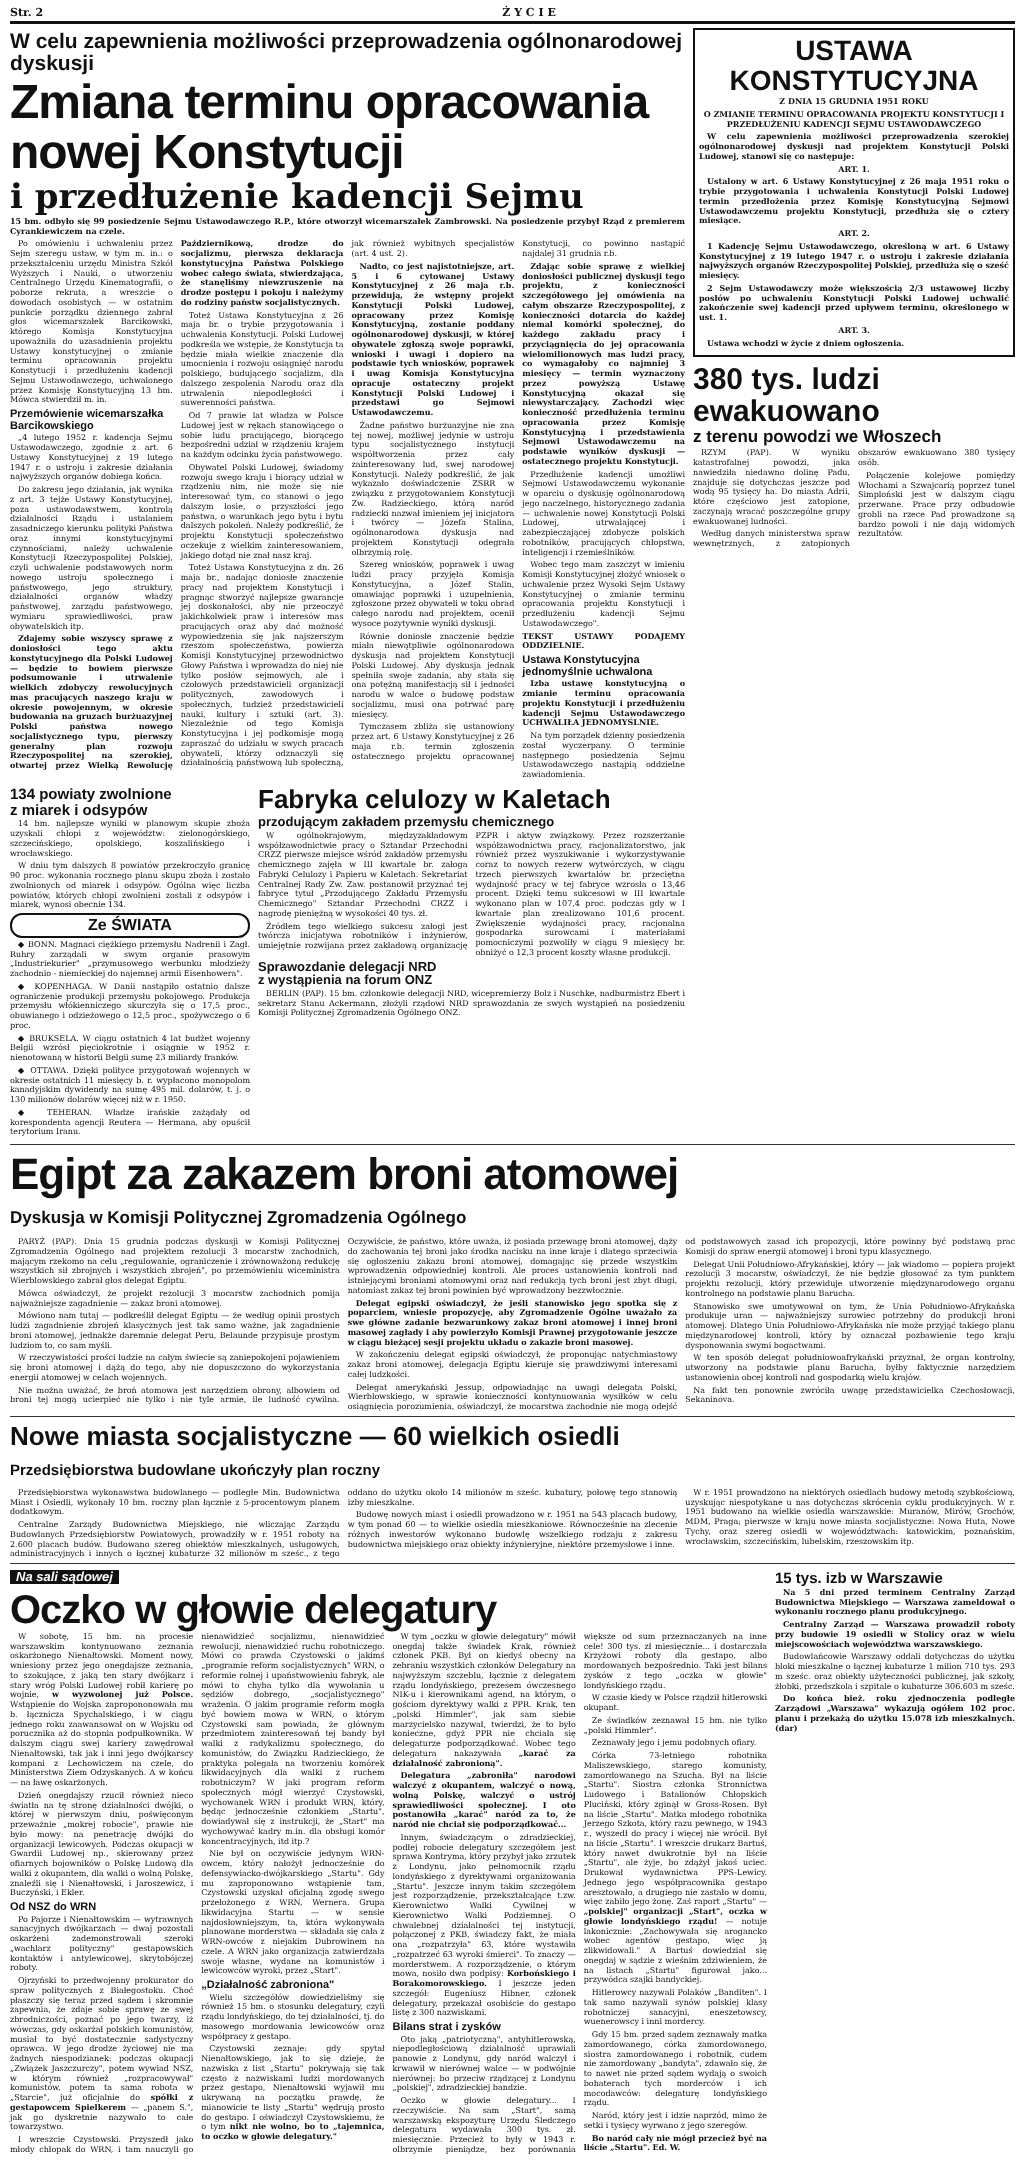Str. 2 Ż Y C I E
W celu zapewnienia możliwości przeprowadzenia ogólnonarodowej dyskusji
Zmiana terminu opracowania nowej Konstytucji
i przedłużenie kadencji Sejmu
15 bm. odbyło się 99 posiedzenie Sejmu Ustawodawczego R.P., które otworzył wicemarszałek Zambrowski. Na posiedzenie przybył Rząd z premierem Cyrankiewiczem na czele.
Po omówieniu i uchwaleniu przez Sejm szeregu ustaw, w tym m. in.: o przekształceniu urzędu Ministra Szkół Wyższych i Nauki, o utworzeniu Centralnego Urzędu Kinematografii, o poborze rekruta, a wreszcie o dowodach osobistych — w ostatnim punkcie porządku dziennego zabrał głos wicemarszałek Barcikowski, którego Komisja Konstytucyjna upoważniła do uzasadnienia projektu Ustawy konstytucyjnej o zmianie terminu opracowania projektu Konstytucji i przedłużeniu kadencji Sejmu Ustawodawczego, uchwalonego przez Komisję Konstytucyjną 13 bm. Mówca stwierdził m. in.
Przemówienie wicemarszałka Barcikowskiego
„4 lutego 1952 r. kadencja Sejmu Ustawodawczego, zgodnie z art. 6 Ustawy Konstytucyjnej z 19 lutego 1947 r. o ustroju i zakresie działania najwyższych organów dobiega końca.
Do zakresu jego działania, jak wynika z art. 3 tejże Ustawy Konstytucyjnej, poza ustawodawstwem, kontrolą działalności Rządu i ustalaniem zasadniczego kierunku polityki Państwa oraz innymi konstytucyjnymi czynnościami, należy uchwalenie Konstytucji Rzeczypospolitej Polskiej, czyli uchwalenie podstawowych norm nowego ustroju społecznego i państwowego, jego struktury, działalności organów władzy państwowej, zarządu państwowego, wymiaru sprawiedliwości, praw obywatelskich itp.
Zdajemy sobie wszyscy sprawę z doniosłości tego aktu konstytucyjnego dla Polski Ludowej — będzie to bowiem pierwsze podsumowanie i utrwalenie wielkich zdobyczy rewolucyjnych mas pracujących naszego kraju w okresie powojennym, w okresie budowania na gruzach burżuazyjnej Polski państwa nowego socjalistycznego typu, pierwszy generalny plan rozwoju Rzeczypospolitej na szerokiej, otwartej przez Wielką Rewolucję Październikową, drodze do socjalizmu, pierwsza deklaracja konstytucyjna Państwa Polskiego wobec całego świata, stwierdzająca, że stanęliśmy niewzruszenie na drodze postępu i pokoju i należymy do rodziny państw socjalistycznych.
Toteż Ustawa Konstytucyjna z 26 maja br. o trybie przygotowania i uchwalenia Konstytucji. Polski Ludowej podkreśla we wstępie, że Konstytucja ta będzie miała wielkie znaczenie dla umocnienia i rozwoju osiągnięć narodu polskiego, budującego socjalizm, dla dalszego zespolenia Narodu oraz dla utrwalenia niepodległości i suwerenności państwa.
Od 7 prawie lat władza w Polsce Ludowej jest w rękach stanowiącego o sobie ludu pracującego, biorącego bezpośredni udział w rządzeniu krajem na każdym odcinku życia państwowego.
Obywatel Polski Ludowej, świadomy rozwoju swego kraju i biorący udział w rządzeniu nim, nie może się nie interesować tym, co stanowi o jego dalszym losie, o przyszłości jego państwa, o warunkach jego bytu i bytu dalszych pokoleń. Należy podkreślić, że projektu Konstytucji społeczeństwo oczekuje z wielkim zainteresowaniem, jakiego dotąd nie znał nasz kraj.
Toteż Ustawa Konstytucyjna z dn. 26 maja br., nadając doniosłe znaczenie pracy nad projektem Konstytucji i pragnąc stworzyć najlepsze gwarancje jej doskonałości, aby nie przeoczyć jakichkolwiek praw i interesów mas pracujących oraz aby dać możność wypowiedzenia się jak najszerszym rzeszom społeczeństwa, powierza Komisji Konstytucyjnej przewodnictwo Głowy Państwa i wprowadza do niej nie tylko posłów sejmowych, ale i czołowych przedstawicieli organizacji politycznych, zawodowych i społecznych, tudzież przedstawicieli nauki, kultury i sztuki (art. 3). Niezależnie od tego Komisja Konstytucyjna i jej podkomisje mogą zapraszać do udziału w swych pracach obywateli, którzy odznaczyli się działalnością państwową lub społeczną, jak również wybitnych specjalistów (art. 4 ust. 2).
Nadto, co jest najistotniejsze, art. 5 i 6 cytowanej Ustawy Konstytucyjnej z 26 maja r.b. przewidują, że wstępny projekt Konstytucji Polski Ludowej, opracowany przez Komisję Konstytucyjną, zostanie poddany ogólnonarodowej dyskusji, w której obywatele zgłoszą swoje poprawki, wnioski i uwagi i dopiero na podstawie tych wniosków, poprawek i uwag Komisja Konstytucyjna opracuje ostateczny projekt Konstytucji Polski Ludowej i przedstawi go Sejmowi Ustawodawczemu.
Żadne państwo burżuazyjne nie zna tej nowej, możliwej jedynie w ustroju typu socjalistycznego instytucji współtworzenia przez cały zainteresowany lud, swej narodowej Konstytucji. Należy podkreślić, że jak wykazało doświadczenie ZSRR w związku z przygotowaniem Konstytucji Zw. Radzieckiego, którą naród radziecki nazwał imieniem jej inicjatora i twórcy — Józefa Stalina, ogólnonarodowa dyskusja nad projektem Konstytucji odegrała olbrzymią rolę.
Szereg wniosków, poprawek i uwag ludzi pracy przyjęła Komisja Konstytucyjna, a Józef Stalin, omawiając poprawki i uzupełnienia, zgłoszone przez obywateli w toku obrad całego narodu nad projektem, ocenił wysoce pozytywnie wyniki dyskusji.
Równie doniosłe znaczenie będzie miała niewątpliwie ogólnonarodowa dyskusja nad projektem Konstytucji Polski Ludowej. Aby dyskusja jednak spełniła swoje zadania, aby stała się ona potężną manifestacją sił i jedności narodu w walce o budowę podstaw socjalizmu, musi ona potrwać parę miesięcy.
Tymczasem zbliża się ustanowiony przez art. 6 Ustawy Konstytucyjnej z 26 maja r.b. termin zgłoszenia ostatecznego projektu opracowanej Konstytucji, co powinno nastąpić najdalej 31 grudnia r.b.
Zdając sobie sprawę z wielkiej doniosłości publicznej dyskusji tego projektu, z konieczności szczegółowego jej omówienia na całym obszarze Rzeczypospolitej, z konieczności dotarcia do każdej niemal komórki społecznej, do każdego zakładu pracy i przyciągnięcia do jej opracowania wielomilionowych mas ludzi pracy, co wymagałoby co najmniej 3 miesięcy — termin wyznaczony przez powyższą Ustawę Konstytucyjną okazał się niewystarczający. Zachodzi więc konieczność przedłużenia terminu opracowania przez Komisję Konstytucyjną i przedstawienia Sejmowi Ustawodawczemu na podstawie wyników dyskusji — ostatecznego projektu Konstytucji.
Przedłużenie kadencji umożliwi Sejmowi Ustawodawczemu wykonanie w oparciu o dyskusję ogólnonarodową jego naczelnego, historycznego zadania — uchwalenie nowej Konstytucji Polski Ludowej, utrwalającej i zabezpieczającej zdobycze polskich robotników, pracujących chłopstwa, inteligencji i rzemieślników.
Wobec tego mam zaszczyt w imieniu Komisji Konstytucyjnej złożyć wniosek o uchwalenie przez Wysoki Sejm Ustawy Konstytucyjnej o zmianie terminu opracowania projektu Konstytucji i przedłużeniu kadencji Sejmu Ustawodawczego".
TEKST USTAWY PODAJEMY ODDZIELNIE.
Ustawa Konstytucyjna jednomyślnie uchwalona
Izba ustawę konstytucyjną o zmianie terminu opracowania projektu Konstytucji i przedłużeniu kadencji Sejmu Ustawodawczego UCHWALIŁA JEDNOMYŚLNIE.
Na tym porządek dzienny posiedzenia został wyczerpany. O terminie następnego posiedzenia Sejmu Ustawodawczego nastąpią oddzielne zawiadomienia.
134 powiaty zwolnione
z miarek i odsypów
14 bm. najlepsze wyniki w planowym skupie zboża uzyskali chłopi z województw: zielonogórskiego, szczecińskiego, opolskiego, koszalińskiego i wrocławskiego.
W dniu tym dalszych 8 powiatów przekroczyło granicę 90 proc. wykonania rocznego planu skupu zboża i zostało zwolnionych od miarek i odsypów. Ogólna więc liczba powiatów, których chłopi zwolnieni zostali z odsypów i miarek, wynosi obecnie 134.
Ze ŚWIATA
◆ BONN. Magnaci ciężkiego przemysłu Nadrenii i Zagł. Ruhry zarządali w swym organie prasowym „Industriekurier" „przymusowego werbunku młodzieży zachodnio - niemieckiej do najemnej armii Eisenhowera".
◆ KOPENHAGA. W Danii nastąpiło ostatnio dalsze ograniczenie produkcji przemysłu pokojowego. Produkcja przemysłu włókienniczego skurczyła się o 17,5 proc., obuwianego i odzieżowego o 12,5 proc., spożywczego o 6 proc.
◆ BRUKSELA. W ciągu ostatnich 4 lat budżet wojenny Belgii wzrósł pięciokrotnie i osiągnie w 1952 r. nienotowaną w historii Belgii sumę 23 miliardy franków.
◆ OTTAWA. Dzięki polityce przygotowań wojennych w okresie ostatnich 11 miesięcy b. r. wypłacono monopolom kanadyjskim dywidendy na sumę 495 mil. dolarów, t. j. o 130 milionów dolarów więcej niż w r. 1950.
◆ TEHERAN. Władze irańskie zażądały od korespondenta agencji Reutera — Hermana, aby opuścił terytorium Iranu.
Fabryka celulozy w Kaletach
przodującym zakładem przemysłu chemicznego
W ogólnokrajowym, międzyzakładowym współzawodnictwie pracy o Sztandar Przechodni CRZZ pierwsze miejsce wśród zakładów przemysłu chemicznego zajęła w III kwartale br. załoga Fabryki Celulozy i Papieru w Kaletach. Sekretariat Centralnej Rady Zw. Zaw. postanowił przyznać tej fabryce tytuł „Przodującego Zakładu Przemysłu Chemicznego" Sztandar Przechodni CRZZ i nagrodę pieniężną w wysokości 40 tys. zł.
Źródłem tego wielkiego sukcesu załogi jest twórcza inicjatywa robotników i inżynierów, umiejętnie rozwijana przez zakładową organizację PZPR i aktyw związkowy. Przez rozszerzanie współzawodnictwa pracy, racjonalizatorstwo, jak również przez wyszukiwanie i wykorzystywanie coraz to nowych rezerw wytwórczych, w ciągu trzech pierwszych kwartałów br. przeciętna wydajność pracy w tej fabryce wzrosła o 13,46 procent. Dzięki temu sukcesowi w III kwartale wykonano plan w 107,4 proc. podczas gdy w I kwartale plan zrealizowano 101,6 procent. Zwiększenie wydajności pracy, racjonalna gospodarka surowcami i materiałami pomocniczymi pozwoliły w ciągu 9 miesięcy br. obniżyć o 12,3 procent koszty własne produkcji.
Sprawozdanie delegacji NRD
z wystąpienia na forum ONZ
BERLIN (PAP). 15 bm. członkowie delegacji NRD, wicepremierzy Bolz i Nuschke, nadburmistrz Ebert i sekretarz Stanu Ackermann, złożyli rządowi NRD sprawozdania ze swych wystąpień na posiedzeniu Komisji Politycznej Zgromadzenia Ogólnego ONZ.
USTAWA KONSTYTUCYJNA
Z DNIA 15 GRUDNIA 1951 ROKU
O ZMIANIE TERMINU OPRACOWANIA PROJEKTU KONSTYTUCJI I PRZEDŁUŻENIU KADENCJI SEJMU USTAWODAWCZEGO
W celu zapewnienia możliwości przeprowadzenia szerokiej ogólnonarodowej dyskusji nad projektem Konstytucji Polski Ludowej, stanowi się co następuje:
ART. 1.
Ustalony w art. 6 Ustawy Konstytucyjnej z 26 maja 1951 roku o trybie przygotowania i uchwalenia Konstytucji Polski Ludowej termin przedłożenia przez Komisję Konstytucyjną Sejmowi Ustawodawczemu projektu Konstytucji, przedłuża się o cztery miesiące.
ART. 2.
1 Kadencję Sejmu Ustawodawczego, określoną w art. 6 Ustawy Konstytucyjnej z 19 lutego 1947 r. o ustroju i zakresie działania najwyższych organów Rzeczypospolitej Polskiej, przedłuża się o sześć miesięcy.
2 Sejm Ustawodawczy może większością 2/3 ustawowej liczby posłów po uchwaleniu Konstytucji Polski Ludowej uchwalić zakończenie swej kadencji przed upływem terminu, określonego w ust. 1.
ART. 3.
Ustawa wchodzi w życie z dniem ogłoszenia.
380 tys. ludzi ewakuowano
z terenu powodzi we Włoszech
RZYM (PAP). W wyniku katastrofalnej powodzi, jaka nawiedziła niedawno dolinę Padu, znajduje się dotychczas jeszcze pod wodą 95 tysięcy ha. Do miasta Adrii, które częściowo jest zatopione, zaczynają wracać poszczególne grupy ewakuowanej ludności.
Według danych ministerstwa spraw wewnętrznych, z zatopionych obszarów ewakuowano 380 tysięcy osób.
Połączenie kolejowe pomiędzy Włochami a Szwajcarią poprzez tunel Simploński jest w dalszym ciągu przerwane. Prace przy odbudowie grobli na rzece Pad prowadzone są bardzo powoli i nie dają widomych rezultatów.
Egipt za zakazem broni atomowej
Dyskusja w Komisji Politycznej Zgromadzenia Ogólnego
PARYŻ (PAP). Dnia 15 grudnia podczas dyskusji w Komisji Politycznej Zgromadzenia Ogólnego nad projektem rezolucji 3 mocarstw zachodnich, mającym rzekomo na celu „regulowanie, ograniczenie i zrównoważoną redukcję wszystkich sił zbrojnych i wszystkich zbrojeń", po przemówieniu wiceministra Wierblowskiego zabrał głos delegat Egiptu.
Mówca oświadczył, że projekt rezolucji 3 mocarstw zachodnich pomija najważniejsze zagadnienie — zakaz broni atomowej.
Mówiono nam tutaj — podkreślił delegat Egiptu — że według opinii prostych ludzi zagadnienie zbrojeń klasycznych jest tak samo ważne, jak zagadnienie broni atomowej, jednakże daremnie delegat Peru, Belaunde przypisuje prostym ludziom to, co sam myśli.
W rzeczywistości prości ludzie na całym świecie są zaniepokojeni pojawieniem się broni atomowej i dążą do tego, aby nie dopuszczono do wykorzystania energii atomowej w celach wojennych.
Nie można uważać, że broń atomowa jest narzędziem obrony, albowiem od broni tej mogą ucierpieć nie tylko i nie tyle armie, ile ludność cywilna. Oczywiście, że państwo, które uważa, iż posiada przewagę broni atomowej, dąży do zachowania tej broni jako środka nacisku na inne kraje i dlatego sprzeciwia się ogłoszeniu zakazu broni atomowej, domagając się przede wszystkim wprowadzenia odpowiedniej kontroli. Ale proces ustanowienia kontroli nad istniejącymi broniami atomowymi oraz nad redukcją tych broni jest zbyt długi, natomiast zakaz tej broni powinien być wprowadzony bezzwłocznie.
Delegat egipski oświadczył, że jeśli stanowisko jego spotka się z poparciem, wniesie propozycję, aby Zgromadzenie Ogólne uważało za swe główne zadanie bezwarunkowy zakaz broni atomowej i innej broni masowej zagłady i aby powierzyło Komisji Prawnej przygotowanie jeszcze w ciągu bieżącej sesji projektu układu o zakazie broni masowej.
W zakończeniu delegat egipski oświadczył, że proponując natychmiastowy zakaz broni atomowej, delegacja Egiptu kieruje się prawdziwymi interesami całej ludzkości.
Delegat amerykański Jessup, odpowiadając na uwagi delegata Polski, Wierblowskiego, w sprawie konieczności kontynuowania wysiłków w celu osiągnięcia porozumienia, oświadczył, że mocarstwa zachodnie nie mogą odejść od podstawowych zasad ich propozycji, które powinny być podstawą prac Komisji do spraw energii atomowej i broni typu klasycznego.
Delegat Unii Południowo-Afrykańskiej, który — jak wiadomo — popiera projekt rezolucji 3 mocarstw, oświadczył, że nie będzie głosować za tym punktem projektu rezolucji, który przewiduje utworzenie międzynarodowego organu kontrolnego na podstawie planu Barucha.
Stanowisko swe umotywował on tym, że Unia Południowo-Afrykańska produkuje uran — najważniejszy surowiec potrzebny do produkcji broni atomowej. Dlatego Unia Południowo-Afrykańska nie może przyjąć takiego planu międzynarodowej kontroli, który by oznaczał pozbawienie tego kraju dysponowania swymi bogactwami.
W ten sposób delegat południowoafrykański przyznał, że organ kontrolny, utworzony na podstawie planu Barucha, byłby faktycznie narzędziem ustanowienia obcej kontroli nad gospodarką wielu krajów.
Na fakt ten ponownie zwróciła uwagę przedstawicielka Czechosłowacji, Sekaninova.
Nowe miasta socjalistyczne — 60 wielkich osiedli
Przedsiębiorstwa budowlane ukończyły plan roczny
Przedsiębiorstwa wykonawstwa budowlanego — podległe Min. Budownictwa Miast i Osiedli, wykonały 10 bm. roczny plan łącznie z 5-procentowym planem dodatkowym.
Centralne Zarządy Budownictwa Miejskiego, nie wliczając Zarządu Budowlanych Przedsiębiorstw Powiatowych, prowadziły w r. 1951 roboty na 2.600 placach budów. Budowano szereg obiektów mieszkalnych, usługowych, administracyjnych i innych o łącznej kubaturze 32 milionów m sześc., z tego oddano do użytku około 14 milionów m sześc. kubatury, połowę tego stanowią izby mieszkalne.
Budowę nowych miast i osiedli prowadzono w r. 1951 na 543 placach budowy, w tym ponad 60 — to wielkie osiedla mieszkaniowe. Równocześnie na zlecenie różnych inwestorów wykonano budowlę wszelkiego rodzaju z zakresu budownictwa miejskiego oraz obiekty inżynieryjne, niektóre przemysłowe i inne.
W r. 1951 prowadzono na niektórych osiedlach budowy metodą szybkościową, uzyskując niespotykane u nas dotychczas skrócenia cyklu produkcyjnych. W r. 1951 budowano na wielkie osiedla warszawskie: Muranów, Mirów, Grochów, MDM, Praga; pierwsze w kraju nowe miasta socjalistyczne: Nowa Huta, Nowe Tychy, oraz szereg osiedli w województwach: katowickim, poznańskim, wrocławskim, szczecińskim, lubelskim, rzeszowskim itp.
Na sali sądowej
Oczko w głowie delegatury
W sobotę, 15 bm. na procesie warszawskim kontynuowano zeznania oskarżonego Nienałtowski. Moment nowy, wniesiony przez jego onegdajsze zeznania, to szokujące, z jaką ten stary dwójkarz i stary wróg Polski Ludowej robił karierę po wojnie, w wyzwolonej już Polsce. Wstąpienie do Wojska zapropononowała mu b. łącznicza Spychalskiego, i w ciągu jednego roku zaawansował on w Wojsku od porucznika aż do stopnia podpułkownika. W dalszym ciągu swej kariery zawędrował Nienałtowski, tak jak i inni jego dwójkarscy kompani z Lechowiczem na czele, do Ministerstwa Ziem Odzyskanych. A w końcu — na ławę oskarżonych.
Dzień onegdajszy rzucił również nieco światła na tę stronę działalności dwójki, o której w pierwszym dniu, poświęconym przeważnie „mokrej robocie", prawie nie było mowy: na penetrację dwójki do organizacji lewicowych. Podczas okupacji w Gwardii Ludowej np., skierowany przez ofiarnych bojowników o Polskę Ludową dla walki z okupantem, dla walki o wolną Polskę, znaleźli się i Nienałtowski, i Jaroszewicz, i Buczyński, i Ekler.
Od NSZ do WRN
Po Pajorze i Nienałtowskim — wytrawnych sanacyjnych dwójkarzach — dwaj pozostali oskarżeni zademonstrowali szeroki „wachlarz polityczny" gestapowskich kontaktów i antylewicowej, skrytobójczej roboty.
Ojrzyński to przedwojenny prokurator do spraw politycznych z Białegostoku. Choć płaszczy się teraz przed sądem i skromnie zapewnia, że zdaje sobie sprawę ze swej zbrodniczości, poznać po jego twarzy, iż wówczas, gdy oskarżał polskich komunistów, musiał to być dostatecznie sadystyczny oprawca. W jego drodze życiowej nie ma żadnych niespodzianek: podczas okupacji „Związek Jaszczurczy", potem wywiad NSZ, w którym również „rozpracowywał" komunistów, potem ta sama robota w „Starcie", już oficjalnie do spółki z gestapowcem Spielkerem — „panem S.", jak go dyskretnie nazywało to całe towarzystwo.
I wreszcie Czystowski. Przyszedł jako młody chłopak do WRN, i tam nauczyli go nienawidzieć socjalizmu, nienawidzieć rewolucji, nienawidzieć ruchu robotniczego. Mówi co prawda Czystowski o jakimś „programie reform socjalistycznych" WRN, o reformie rolnej i upaństwowieniu fabryk, ale mówi to chyba tylko dla wywołania u sędziów dobrego, „socjalistycznego" wrażenia. O jakim programie reform mogła być bowiem mowa w WRN, o którym Czystowski sam powiada, że głównym przedmiotem zainteresowań tej bandy był walki z radykalizmu społecznego, do komunistów, do Związku Radzieckiego, że praktyka polegała na tworzeniu komórek likwidacyjnych dla walki z ruchem robotniczym? W jaki program reform społecznych mógł wierzyć Czystowski, wychowanek WRN i produkt WRN, który, będąc jednocześnie członkiem „Startu", dowiadywał się z instrukcji, że „Start" ma wychowywać kadry m.in. dla obsługi komór koncentracyjnych, itd itp.?
Nie był on oczywiście jedynym WRN-owcem, który nałożył jednocześnie do defensywiacko-dwójkarskiego „Startu". Gdy mu zaproponowano wstąpienie tam, Czystowski uzyskał oficjalną zgodę swego przełożonego z WRN, Wernera. Grupa likwidacyjna Startu — w sensie najdosłowniejszym, ta, która wykonywała planowane morderstwa — składała się cała z WRN-owców z niejakim Dubrowinem na czele. A WRN jako organizacja zatwierdzała swoje własne, wydane na komunistów i lewicowców wyroki, przez „Start".
„Działalność zabroniona"
Wielu szczegółów dowiedzieliśmy się również 15 bm. o stosunku delegatury, czyli rządu londyńskiego, do tej działalności, tj. do masowego mordowania lewicowców oraz współpracy z gestapo.
Czystowski zeznaje: gdy spytał Nienałtowskiego, jak to się dzieje, że nazwiska z list „Startu" pokrywają się tak często z nazwiskami ludzi mordowanych przez gestapo, Nienałtowski wyjawił mu ukrywaną na początku prawdę, że mianowicie te listy „Startu" wędrują prosto do gestapo. I oświadczył Czystowskiemu, że o tym nikt nie wolno, bo to „tajemnica, to oczko w głowie delegatury."
W tym „oczku w głowie delegatury" mówił onegdaj także świadek Krak, również członek PKB. Był on kiedyś obecny na zebraniu wszystkich członków Delegatury na najwyższym szczeblu, łącznie z delegatem rządu londyńskiego, prezesem ówczesnego NIK-u i kierownikami agend, na którym, o gościom dyrektywy walki z PPR. Krak, ten „polski Himmler", jak sam siebie marzycielsko nazywał, twierdzi, że to było konieczne, gdyż PPR nie chciała się delegaturze podporządkować. Wobec tego delegatura nakazywała „karać za działalność zabronioną".
Delegatura „zabroniła" narodowi walczyć z okupantem, walczyć o nową, wolną Polskę, walczyć o ustrój sprawiedliwości społecznej. I oto postanowiła „karać" naród za to, że naród nie chciał się podporządkować...
Innym, świadczącym o zdradzieckiej, podłej robocie delegatury szczegółem jest sprawa Kontryma, który przybył jako zrzutek z Londynu, jako pełnomocnik rządu londyńskiego z dyrektywami organizowania „Startu". Jeszcze innym takim szczegółem jest rozporządzenie, przekształcające t.zw. Kierownictwo Walki Cywilnej w Kierownictwo Walki Podziemnej. O chwalebnej działalności tej instytucji, połączonej z PKB, świadczy fakt, że miała ona „rozpatrzyła" 63, które wystawiła „rozpatrzeć 63 wyroki śmierci". To znaczy — morderstwem. A rozporządzenie, o którym mowa, nosiło dwa podpisy: Korbońskiego i Borakomorowskiego. I jeszcze jeden szczegół: Eugeniusz Hibner, członek delegatury, przekazał osobiście do gestapo listę z 300 nazwiskami.
Bilans strat i zysków
Oto jaką „patriotyczną", antyhitlerowską, niepodległościową działalność uprawiali panowie z Londynu, gdy naród walczył i krwawił w nierównej walce — w podwójnie nierównej: bo przeciw rządzącej z Londynu „polskiej", zdradzieckiej bandzie.
Oczko w głowie delegatury... I rzeczywiście. Na sam „Start", samą warszawską ekspozyturę Urzędu Śledczego delegatura wydawała 300 tys. zł. miesięcznie. Przecież to były w 1943 r. olbrzymie pieniądze, bez porównania większe od sum przeznaczanych na inne cele! 300 tys. zł miesięcznie... i dostarczała Krzyżowi roboty dla gestapo, albo mordowanych bezpośrednio. Taki jest bilans zysków z tego „oczka w głowie" londyńskiego rządu.
W czasie kiedy w Polsce rządził hitlerowski okupant.
Ze świadków zeznawał 15 bm. nie tylko „polski Himmler".
Zeznawały jego i jemu podobnych ofiary.
Córka 73-letniego robotnika Maliszewskiego, starego komunisty, zamordowanego na Szucha. Był na liście „Startu". Siostra członka Stronnictwa Ludowego i Batalionów Chłopskich Pluciński, który zginął w Gross-Rosen. Był na liście „Startu". Matka młodego robotnika Jerzego Szkota, który razu pewnego, w 1943 r., wyszedł do pracy i więcej nie wrócił. Był na liście „Startu". I wreszcie drukarz Bartuś, który nawet dwukrotnie był na liście „Startu", ale żyje, bo zdążył jakoś uciec. Drukował wydawnictwa PPS-Lewicy. Jednego jego współpracownika gestapo aresztowało, a drugiego nie zastało w domu, więc zabiło jego żonę. Zaś raport „Startu" — „polskiej" organizacji „Start", oczka w głowie londyńskiego rządu! — notuje lakonicznie: „Zachowywała się arogancko wobec agentów gestapo, więc ją zlikwidowali." A Bartuś dowiedział się onegdaj w sądzie z wieśnim zdziwieniem, że na listach „Startu" figurował jako... przywódca szajki bandyckiej.
Hitlerowcy nazywali Polaków „Banditen". I tak samo nazywali synów polskiej klasy robotniczej sanacyjni, eneszetowscy, wuenerowscy i inni mordercy.
Gdy 15 bm. przed sądem zeznawały matka zamordowanego, córka zamordowanego, siostra zamordowanego i robotnik, cudem nie zamordowany „bandyta", zdawało się, że to nawet nie przed sądem wydają o swoich bohaterach tych morderców i ich mocodawców: delegaturę londyńskiego rządu.
Naród, który jest i idzie naprzód, mimo że setki i tysięcy wyrwano z jego szeregów.
Bo naród cały nie mógł przecież być na liście „Startu". Ed. W.
15 tys. izb w Warszawie
Na 5 dni przed terminem Centralny Zarząd Budownictwa Miejskiego — Warszawa zameldował o wykonaniu rocznego planu produkcyjnego.
Centralny Zarząd — Warszawa prowadził roboty przy budowie 19 osiedli w Stolicy oraz w wielu miejscowościach województwa warszawskiego.
Budowlańcowie Warszawy oddali dotychczas do użytku bloki mieszkalne o łącznej kubaturze 1 milion 710 tys. 293 m sześc. oraz obiekty użyteczności publicznej, jak szkoły, żłobki, przedszkola i szpitale o kubaturze 306.603 m sześc.
Do końca bież. roku zjednoczenia podległe Zarządowi „Warszawa" wykazują ogółem 102 proc. planu i przekażą do użytku 15.078 izb mieszkalnych. (dar)